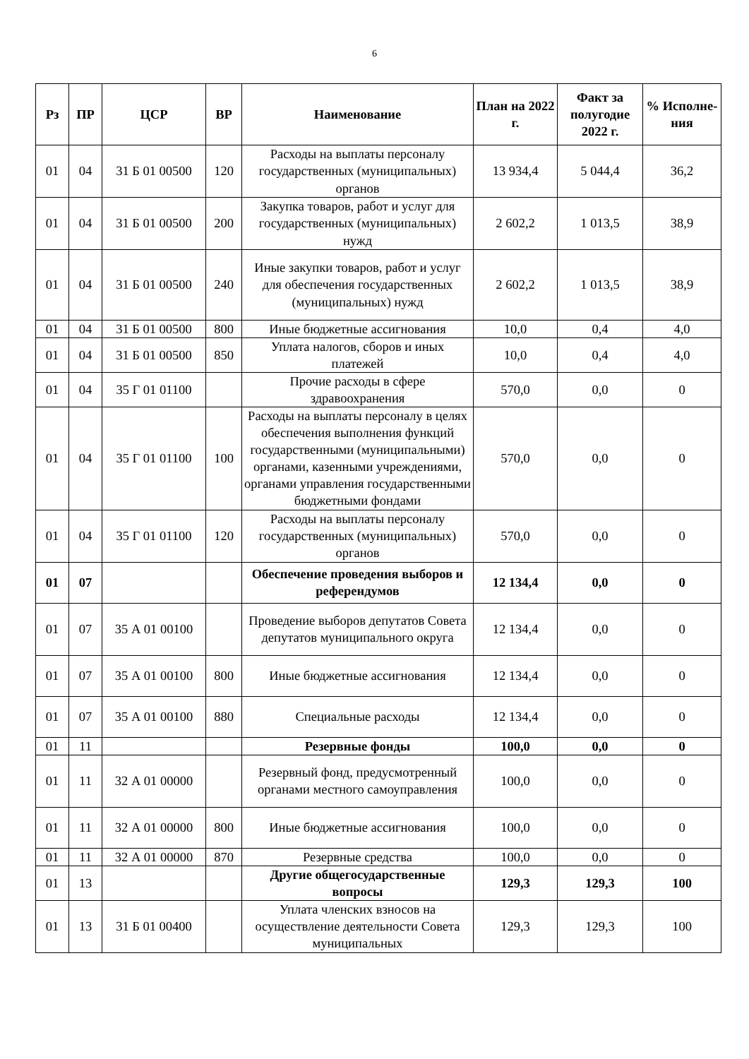6
| Рз | ПР | ЦСР | ВР | Наименование | План на 2022 г. | Факт за полугодие 2022 г. | % Исполне-ния |
| --- | --- | --- | --- | --- | --- | --- | --- |
| 01 | 04 | 31 Б 01 00500 | 120 | Расходы на выплаты персоналу государственных (муниципальных) органов | 13 934,4 | 5 044,4 | 36,2 |
| 01 | 04 | 31 Б 01 00500 | 200 | Закупка товаров, работ и услуг для государственных (муниципальных) нужд | 2 602,2 | 1 013,5 | 38,9 |
| 01 | 04 | 31 Б 01 00500 | 240 | Иные закупки товаров, работ и услуг для обеспечения государственных (муниципальных) нужд | 2 602,2 | 1 013,5 | 38,9 |
| 01 | 04 | 31 Б 01 00500 | 800 | Иные бюджетные ассигнования | 10,0 | 0,4 | 4,0 |
| 01 | 04 | 31 Б 01 00500 | 850 | Уплата налогов, сборов и иных платежей | 10,0 | 0,4 | 4,0 |
| 01 | 04 | 35 Г 01 01100 | | Прочие расходы в сфере здравоохранения | 570,0 | 0,0 | 0 |
| 01 | 04 | 35 Г 01 01100 | 100 | Расходы на выплаты персоналу в целях обеспечения выполнения функций государственными (муниципальными) органами, казенными учреждениями, органами управления государственными бюджетными фондами | 570,0 | 0,0 | 0 |
| 01 | 04 | 35 Г 01 01100 | 120 | Расходы на выплаты персоналу государственных (муниципальных) органов | 570,0 | 0,0 | 0 |
| 01 | 07 | | | Обеспечение проведения выборов и референдумов | 12 134,4 | 0,0 | 0 |
| 01 | 07 | 35 А 01 00100 | | Проведение выборов депутатов Совета депутатов муниципального округа | 12 134,4 | 0,0 | 0 |
| 01 | 07 | 35 А 01 00100 | 800 | Иные бюджетные ассигнования | 12 134,4 | 0,0 | 0 |
| 01 | 07 | 35 А 01 00100 | 880 | Специальные расходы | 12 134,4 | 0,0 | 0 |
| 01 | 11 | | | Резервные фонды | 100,0 | 0,0 | 0 |
| 01 | 11 | 32 А 01 00000 | | Резервный фонд, предусмотренный органами местного самоуправления | 100,0 | 0,0 | 0 |
| 01 | 11 | 32 А 01 00000 | 800 | Иные бюджетные ассигнования | 100,0 | 0,0 | 0 |
| 01 | 11 | 32 А 01 00000 | 870 | Резервные средства | 100,0 | 0,0 | 0 |
| 01 | 13 | | | Другие общегосударственные вопросы | 129,3 | 129,3 | 100 |
| 01 | 13 | 31 Б 01 00400 | | Уплата членских взносов на осуществление деятельности Совета муниципальных | 129,3 | 129,3 | 100 |